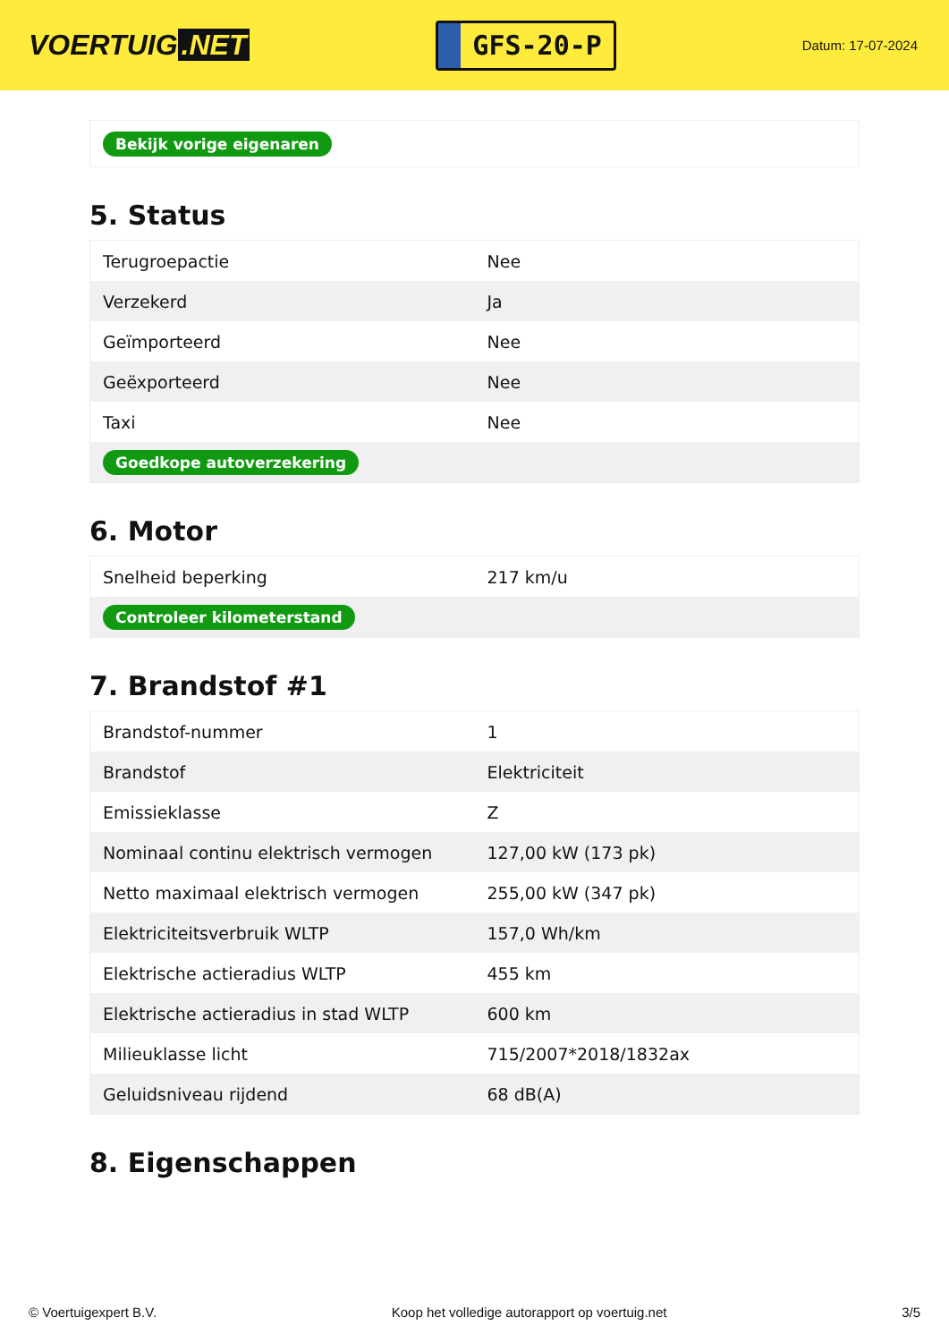VOERTUIG.NET
GFS-20-P
Datum: 17-07-2024
| Bekijk vorige eigenaren |
5. Status
| Terugroepactie | Nee |
| Verzekerd | Ja |
| Geïmporteerd | Nee |
| Geëxporteerd | Nee |
| Taxi | Nee |
| Goedkope autoverzekering | |
6. Motor
| Snelheid beperking | 217 km/u |
| Controleer kilometerstand | |
7. Brandstof #1
| Brandstof-nummer | 1 |
| Brandstof | Elektriciteit |
| Emissieklasse | Z |
| Nominaal continu elektrisch vermogen | 127,00 kW (173 pk) |
| Netto maximaal elektrisch vermogen | 255,00 kW (347 pk) |
| Elektriciteitsverbruik WLTP | 157,0 Wh/km |
| Elektrische actieradius WLTP | 455 km |
| Elektrische actieradius in stad WLTP | 600 km |
| Milieuklasse licht | 715/2007*2018/1832ax |
| Geluidsniveau rijdend | 68 dB(A) |
8. Eigenschappen
© Voertuigexpert B.V. Koop het volledige autorapport op voertuig.net 3/5